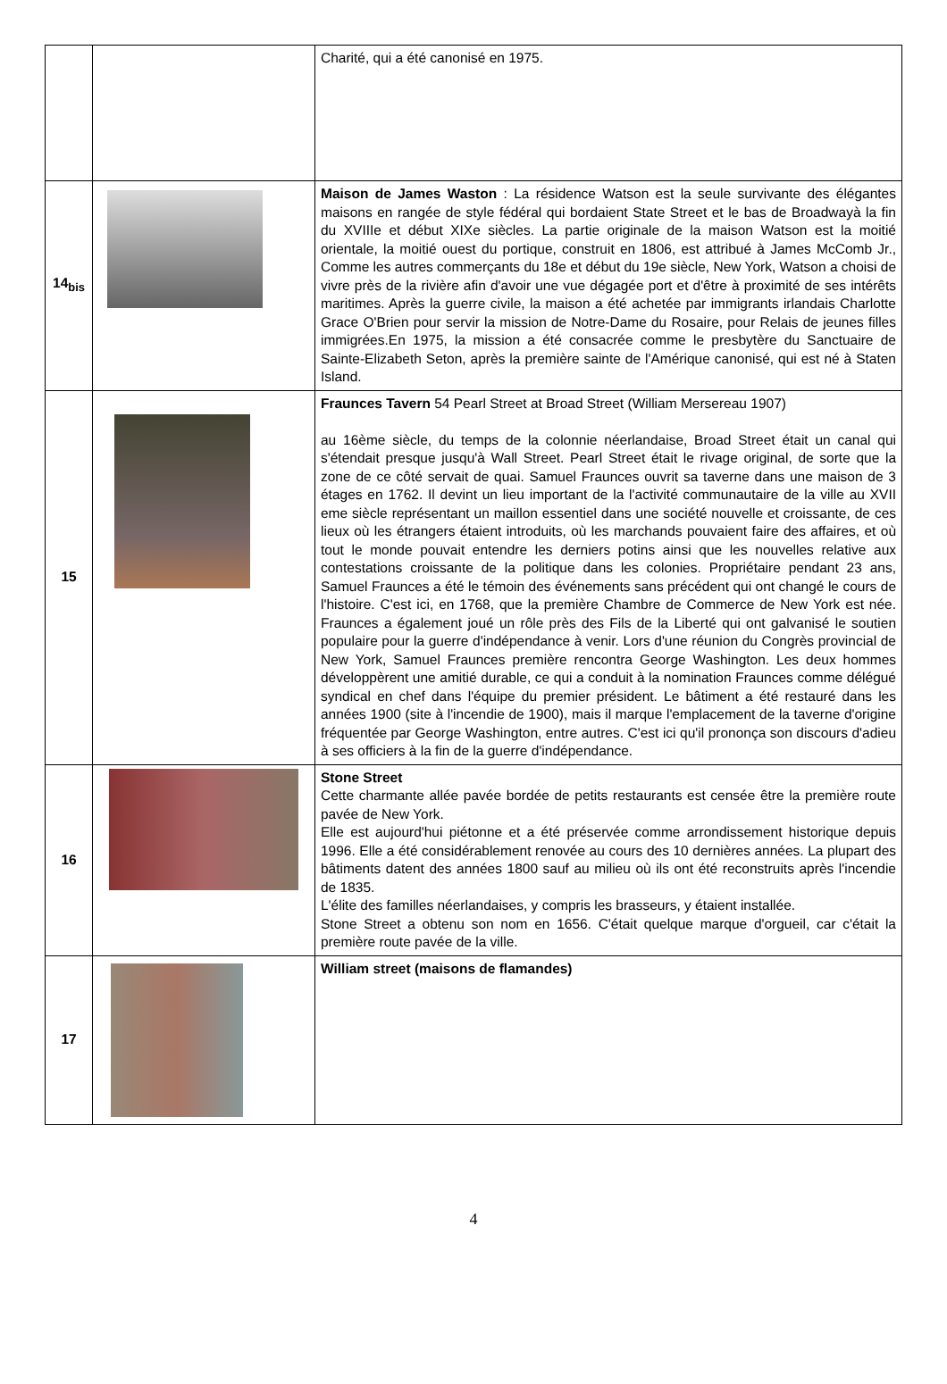| | | Charité, qui a été canonisé en 1975. |
| 14<sub>bis</sub> | | Maison de James Waston : La résidence Watson est la seule survivante des élégantes maisons en rangée de style fédéral qui bordaient State Street et le bas de Broadwayà la fin du XVIIIe et début XIXe siècles. La partie originale de la maison Watson est la moitié orientale, la moitié ouest du portique, construit en 1806, est attribué à James McComb Jr., Comme les autres commerçants du 18e et début du 19e siècle, New York, Watson a choisi de vivre près de la rivière afin d'avoir une vue dégagée port et d'être à proximité de ses intérêts maritimes. Après la guerre civile, la maison a été achetée par immigrants irlandais Charlotte Grace O'Brien pour servir la mission de Notre-Dame du Rosaire, pour Relais de jeunes filles immigrées.En 1975, la mission a été consacrée comme le presbytère du Sanctuaire de Sainte-Elizabeth Seton, après la première sainte de l'Amérique canonisé, qui est né à Staten Island. |
| 15 | | Fraunces Tavern 54 Pearl Street at Broad Street (William Mersereau 1907) au 16ème siècle, du temps de la colonnie néerlandaise, Broad Street était un canal qui s'étendait presque jusqu'à Wall Street. Pearl Street était le rivage original, de sorte que la zone de ce côté servait de quai. Samuel Fraunces ouvrit sa taverne dans une maison de 3 étages en 1762. Il devint un lieu important de la l'activité communautaire de la ville au XVII eme siècle représentant un maillon essentiel dans une société nouvelle et croissante, de ces lieux où les étrangers étaient introduits, où les marchands pouvaient faire des affaires, et où tout le monde pouvait entendre les derniers potins ainsi que les nouvelles relative aux contestations croissante de la politique dans les colonies. Propriétaire pendant 23 ans, Samuel Fraunces a été le témoin des événements sans précédent qui ont changé le cours de l'histoire. C'est ici, en 1768, que la première Chambre de Commerce de New York est née. Fraunces a également joué un rôle près des Fils de la Liberté qui ont galvanisé le soutien populaire pour la guerre d'indépendance à venir. Lors d'une réunion du Congrès provincial de New York, Samuel Fraunces première rencontra George Washington. Les deux hommes développèrent une amitié durable, ce qui a conduit à la nomination Fraunces comme délégué syndical en chef dans l'équipe du premier président. Le bâtiment a été restauré dans les années 1900 (site à l'incendie de 1900), mais il marque l'emplacement de la taverne d'origine fréquentée par George Washington, entre autres. C'est ici qu'il prononça son discours d'adieu à ses officiers à la fin de la guerre d'indépendance. |
| 16 | | Stone Street Cette charmante allée pavée bordée de petits restaurants est censée être la première route pavée de New York. Elle est aujourd'hui piétonne et a été préservée comme arrondissement historique depuis 1996. Elle a été considérablement renovée au cours des 10 dernières années. La plupart des bâtiments datent des années 1800 sauf au milieu où ils ont été reconstruits après l'incendie de 1835. L'élite des familles néerlandaises, y compris les brasseurs, y étaient installée. Stone Street a obtenu son nom en 1656. C'était quelque marque d'orgueil, car c'était la première route pavée de la ville. |
| 17 | | William street (maisons de flamandes) |
4